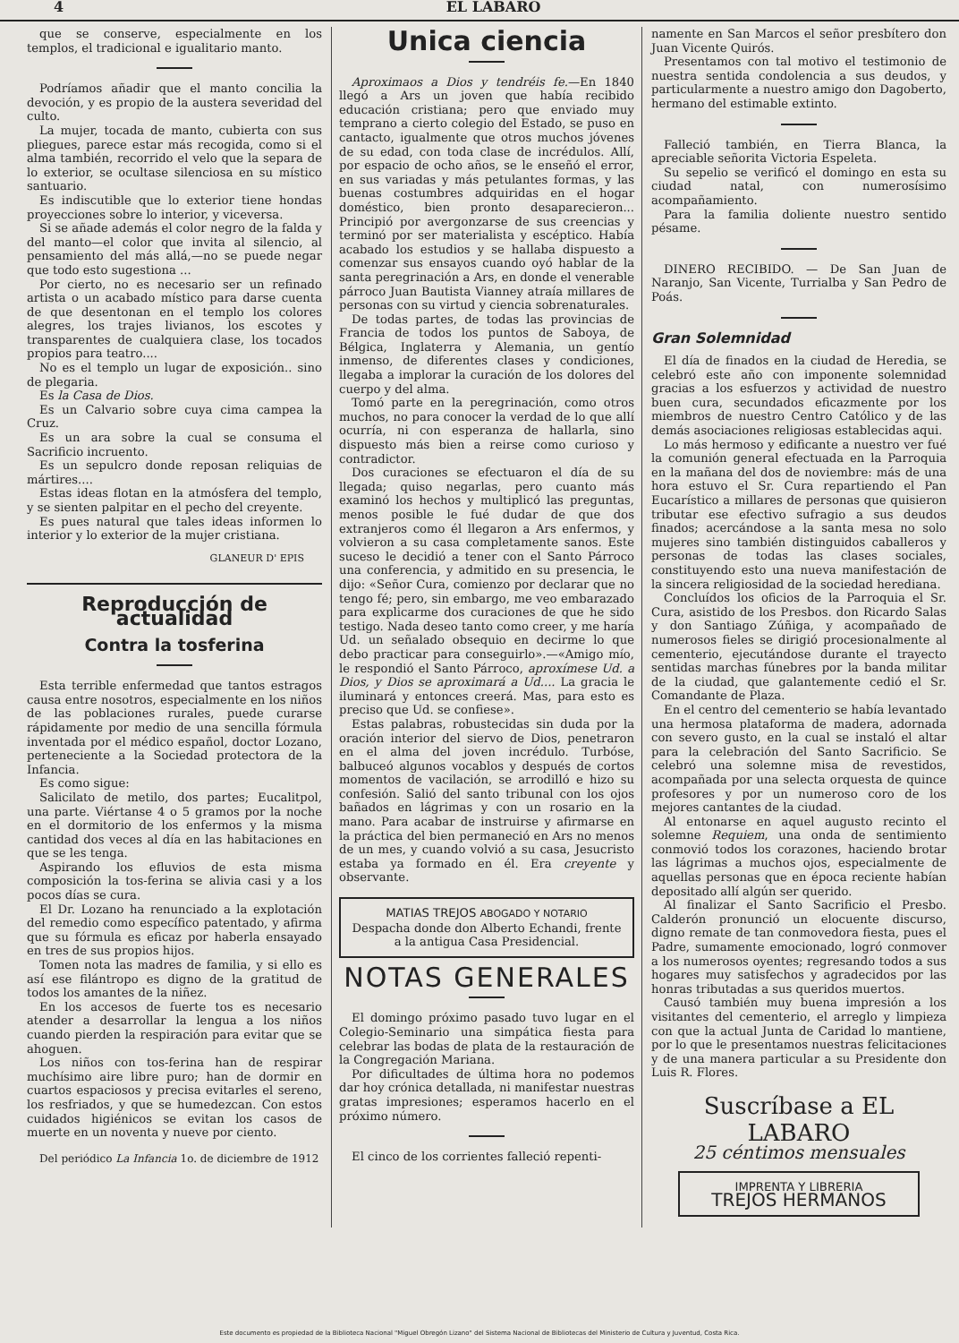4 EL LABARO
que se conserve, especialmente en los templos, el tradicional e igualitario manto.
Podríamos añadir que el manto concilia la devoción, y es propio de la austera severidad del culto.
La mujer, tocada de manto, cubierta con sus pliegues, parece estar más recogida, como si el alma también, recorrido el velo que la separa de lo exterior, se ocultase silenciosa en su místico santuario.
Es indiscutible que lo exterior tiene hondas proyecciones sobre lo interior, y viceversa.
Si se añade además el color negro de la falda y del manto—el color que invita al silencio, al pensamiento del más allá,—no se puede negar que todo esto sugestiona ...
Por cierto, no es necesario ser un refinado artista o un acabado místico para darse cuenta de que desentonan en el templo los colores alegres, los trajes livianos, los escotes y transparentes de cualquiera clase, los tocados propios para teatro....
No es el templo un lugar de exposición.. sino de plegaria.
Es la Casa de Dios.
Es un Calvario sobre cuya cima campea la Cruz.
Es un ara sobre la cual se consuma el Sacrificio incruento.
Es un sepulcro donde reposan reliquias de mártires....
Estas ideas flotan en la atmósfera del templo, y se sienten palpitar en el pecho del creyente.
Es pues natural que tales ideas informen lo interior y lo exterior de la mujer cristiana.
GLANEUR D' EPIS
Reproducción de actualidad
Contra la tosferina
Esta terrible enfermedad que tantos estragos causa entre nosotros, especialmente en los niños de las poblaciones rurales, puede curarse rápidamente por medio de una sencilla fórmula inventada por el médico español, doctor Lozano, perteneciente a la Sociedad protectora de la Infancia.
Es como sigue:
Salicilato de metilo, dos partes; Eucalitpol, una parte. Viértanse 4 o 5 gramos por la noche en el dormitorio de los enfermos y la misma cantidad dos veces al día en las habitaciones en que se les tenga.
Aspirando los efluvios de esta misma composición la tos-ferina se alivia casi y a los pocos días se cura.
El Dr. Lozano ha renunciado a la explotación del remedio como específico patentado, y afirma que su fórmula es eficaz por haberla ensayado en tres de sus propios hijos.
Tomen nota las madres de familia, y si ello es así ese filántropo es digno de la gratitud de todos los amantes de la niñez.
En los accesos de fuerte tos es necesario atender a desarrollar la lengua a los niños cuando pierden la respiración para evitar que se ahoguen.
Los niños con tos-ferina han de respirar muchísimo aire libre puro; han de dormir en cuartos espaciosos y precisa evitarles el sereno, los resfriados, y que se humedezcan. Con estos cuidados higiénicos se evitan los casos de muerte en un noventa y nueve por ciento.
Del periódico La Infancia 1o. de diciembre de 1912
Unica ciencia
Aproximaos a Dios y tendréis fe.—En 1840 llegó a Ars un joven que había recibido educación cristiana; pero que enviado muy temprano a cierto colegio del Estado, se puso en cantacto, igualmente que otros muchos jóvenes de su edad, con toda clase de incrédulos. Allí, por espacio de ocho años, se le enseñó el error, en sus variadas y más petulantes formas, y las buenas costumbres adquiridas en el hogar doméstico, bien pronto desaparecieron... Principió por avergonzarse de sus creencias y terminó por ser materialista y escéptico. Había acabado los estudios y se hallaba dispuesto a comenzar sus ensayos cuando oyó hablar de la santa peregrinación a Ars, en donde el venerable párroco Juan Bautista Vianney atraía millares de personas con su virtud y ciencia sobrenaturales.
De todas partes, de todas las provincias de Francia de todos los puntos de Saboya, de Bélgica, Inglaterra y Alemania, un gentío inmenso, de diferentes clases y condiciones, llegaba a implorar la curación de los dolores del cuerpo y del alma.
Tomó parte en la peregrinación, como otros muchos, no para conocer la verdad de lo que allí ocurría, ni con esperanza de hallarla, sino dispuesto más bien a reirse como curioso y contradictor.
Dos curaciones se efectuaron el día de su llegada; quiso negarlas, pero cuanto más examinó los hechos y multiplicó las preguntas, menos posible le fué dudar de que dos extranjeros como él llegaron a Ars enfermos, y volvieron a su casa completamente sanos. Este suceso le decidió a tener con el Santo Párroco una conferencia, y admitido en su presencia, le dijo: «Señor Cura, comienzo por declarar que no tengo fé; pero, sin embargo, me veo embarazado para explicarme dos curaciones de que he sido testigo. Nada deseo tanto como creer, y me haría Ud. un señalado obsequio en decirme lo que debo practicar para conseguirlo».—«Amigo mío, le respondió el Santo Párroco, aproxímese Ud. a Dios, y Dios se aproximará a Ud.... La gracia le iluminará y entonces creerá. Mas, para esto es preciso que Ud. se confiese».
Estas palabras, robustecidas sin duda por la oración interior del siervo de Dios, penetraron en el alma del joven incrédulo. Turbóse, balbuceó algunos vocablos y después de cortos momentos de vacilación, se arrodilló e hizo su confesión. Salió del santo tribunal con los ojos bañados en lágrimas y con un rosario en la mano. Para acabar de instruirse y afirmarse en la práctica del bien permaneció en Ars no menos de un mes, y cuando volvió a su casa, Jesucristo estaba ya formado en él. Era creyente y observante.
MATIAS TREJOS ABOGADO Y NOTARIO
Despacha donde don Alberto Echandi, frente a la antigua Casa Presidencial.
NOTAS GENERALES
El domingo próximo pasado tuvo lugar en el Colegio-Seminario una simpática fiesta para celebrar las bodas de plata de la restauración de la Congregación Mariana.
Por dificultades de última hora no podemos dar hoy crónica detallada, ni manifestar nuestras gratas impresiones; esperamos hacerlo en el próximo número.
El cinco de los corrientes falleció repenti-
namente en San Marcos el señor presbítero don Juan Vicente Quirós.
Presentamos con tal motivo el testimonio de nuestra sentida condolencia a sus deudos, y particularmente a nuestro amigo don Dagoberto, hermano del estimable extinto.
Falleció también, en Tierra Blanca, la apreciable señorita Victoria Espeleta.
Su sepelio se verificó el domingo en esta su ciudad natal, con numerosísimo acompañamiento.
Para la familia doliente nuestro sentido pésame.
DINERO RECIBIDO. — De San Juan de Naranjo, San Vicente, Turrialba y San Pedro de Poás.
Gran Solemnidad
El día de finados en la ciudad de Heredia, se celebró este año con imponente solemnidad gracias a los esfuerzos y actividad de nuestro buen cura, secundados eficazmente por los miembros de nuestro Centro Católico y de las demás asociaciones religiosas establecidas aqui.
Lo más hermoso y edificante a nuestro ver fué la comunión general efectuada en la Parroquia en la mañana del dos de noviembre: más de una hora estuvo el Sr. Cura repartiendo el Pan Eucarístico a millares de personas que quisieron tributar ese efectivo sufragio a sus deudos finados; acercándose a la santa mesa no solo mujeres sino también distinguidos caballeros y personas de todas las clases sociales, constituyendo esto una nueva manifestación de la sincera religiosidad de la sociedad herediana.
Concluídos los oficios de la Parroquia el Sr. Cura, asistido de los Presbos. don Ricardo Salas y don Santiago Zúñiga, y acompañado de numerosos fieles se dirigió procesionalmente al cementerio, ejecutándose durante el trayecto sentidas marchas fúnebres por la banda militar de la ciudad, que galantemente cedió el Sr. Comandante de Plaza.
En el centro del cementerio se había levantado una hermosa plataforma de madera, adornada con severo gusto, en la cual se instaló el altar para la celebración del Santo Sacrificio. Se celebró una solemne misa de revestidos, acompañada por una selecta orquesta de quince profesores y por un numeroso coro de los mejores cantantes de la ciudad.
Al entonarse en aquel augusto recinto el solemne Requiem, una onda de sentimiento conmovió todos los corazones, haciendo brotar las lágrimas a muchos ojos, especialmente de aquellas personas que en época reciente habían depositado allí algún ser querido.
Al finalizar el Santo Sacrificio el Presbo. Calderón pronunció un elocuente discurso, digno remate de tan conmovedora fiesta, pues el Padre, sumamente emocionado, logró conmover a los numerosos oyentes; regresando todos a sus hogares muy satisfechos y agradecidos por las honras tributadas a sus queridos muertos.
Causó también muy buena impresión a los visitantes del cementerio, el arreglo y limpieza con que la actual Junta de Caridad lo mantiene, por lo que le presentamos nuestras felicitaciones y de una manera particular a su Presidente don Luis R. Flores.
Suscríbase a EL LABARO
25 céntimos mensuales
IMPRENTA Y LIBRERIA
TREJOS HERMANOS
Este documento es propiedad de la Biblioteca Nacional "Miguel Obregón Lizano" del Sistema Nacional de Bibliotecas del Ministerio de Cultura y Juventud, Costa Rica.